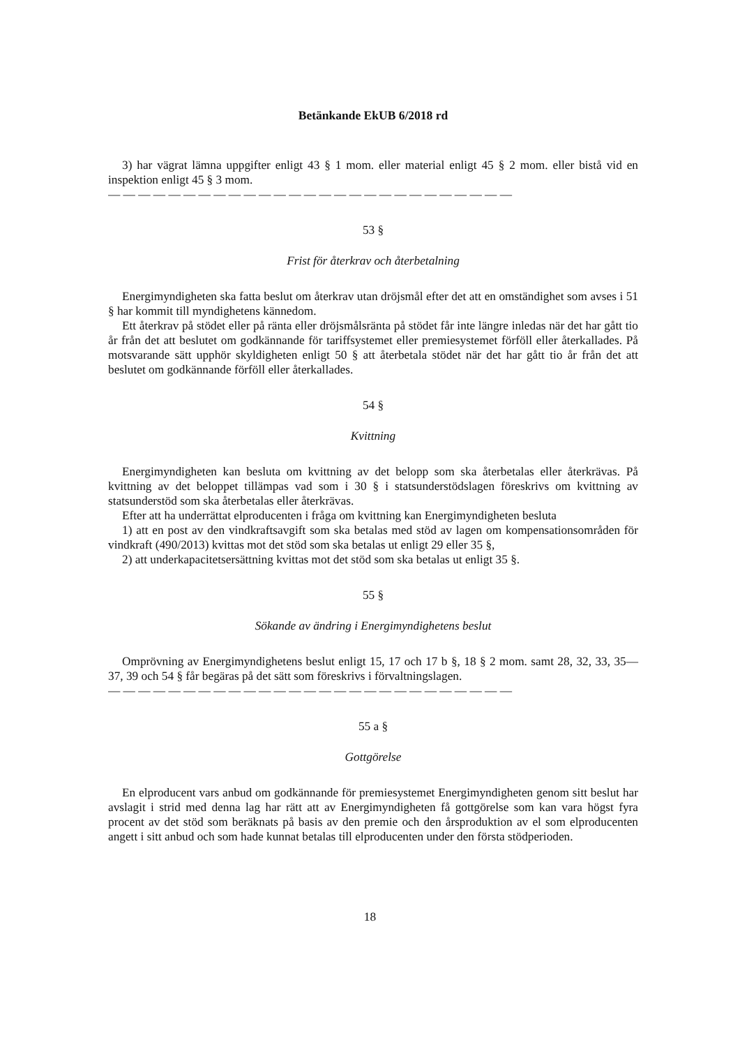Betänkande EkUB 6/2018 rd
3) har vägrat lämna uppgifter enligt 43 § 1 mom. eller material enligt 45 § 2 mom. eller bistå vid en inspektion enligt 45 § 3 mom.
— — — — — — — — — — — — — — — — — — — — — — — — — — —
53 §
Frist för återkrav och återbetalning
Energimyndigheten ska fatta beslut om återkrav utan dröjsmål efter det att en omständighet som avses i 51 § har kommit till myndighetens kännedom.
Ett återkrav på stödet eller på ränta eller dröjsmålsränta på stödet får inte längre inledas när det har gått tio år från det att beslutet om godkännande för tariffsystemet eller premiesystemet förföll eller återkallades. På motsvarande sätt upphör skyldigheten enligt 50 § att återbetala stödet när det har gått tio år från det att beslutet om godkännande förföll eller återkallades.
54 §
Kvittning
Energimyndigheten kan besluta om kvittning av det belopp som ska återbetalas eller återkrävas. På kvittning av det beloppet tillämpas vad som i 30 § i statsunderstödslagen föreskrivs om kvittning av statsunderstöd som ska återbetalas eller återkrävas.
Efter att ha underrättat elproducenten i fråga om kvittning kan Energimyndigheten besluta
1) att en post av den vindkraftsavgift som ska betalas med stöd av lagen om kompensationsområden för vindkraft (490/2013) kvittas mot det stöd som ska betalas ut enligt 29 eller 35 §,
2) att underkapacitetsersättning kvittas mot det stöd som ska betalas ut enligt 35 §.
55 §
Sökande av ändring i Energimyndighetens beslut
Omprövning av Energimyndighetens beslut enligt 15, 17 och 17 b §, 18 § 2 mom. samt 28, 32, 33, 35—37, 39 och 54 § får begäras på det sätt som föreskrivs i förvaltningslagen.
— — — — — — — — — — — — — — — — — — — — — — — — — — —
55 a §
Gottgörelse
En elproducent vars anbud om godkännande för premiesystemet Energimyndigheten genom sitt beslut har avslagit i strid med denna lag har rätt att av Energimyndigheten få gottgörelse som kan vara högst fyra procent av det stöd som beräknats på basis av den premie och den årsproduktion av el som elproducenten angett i sitt anbud och som hade kunnat betalas till elproducenten under den första stödperioden.
18